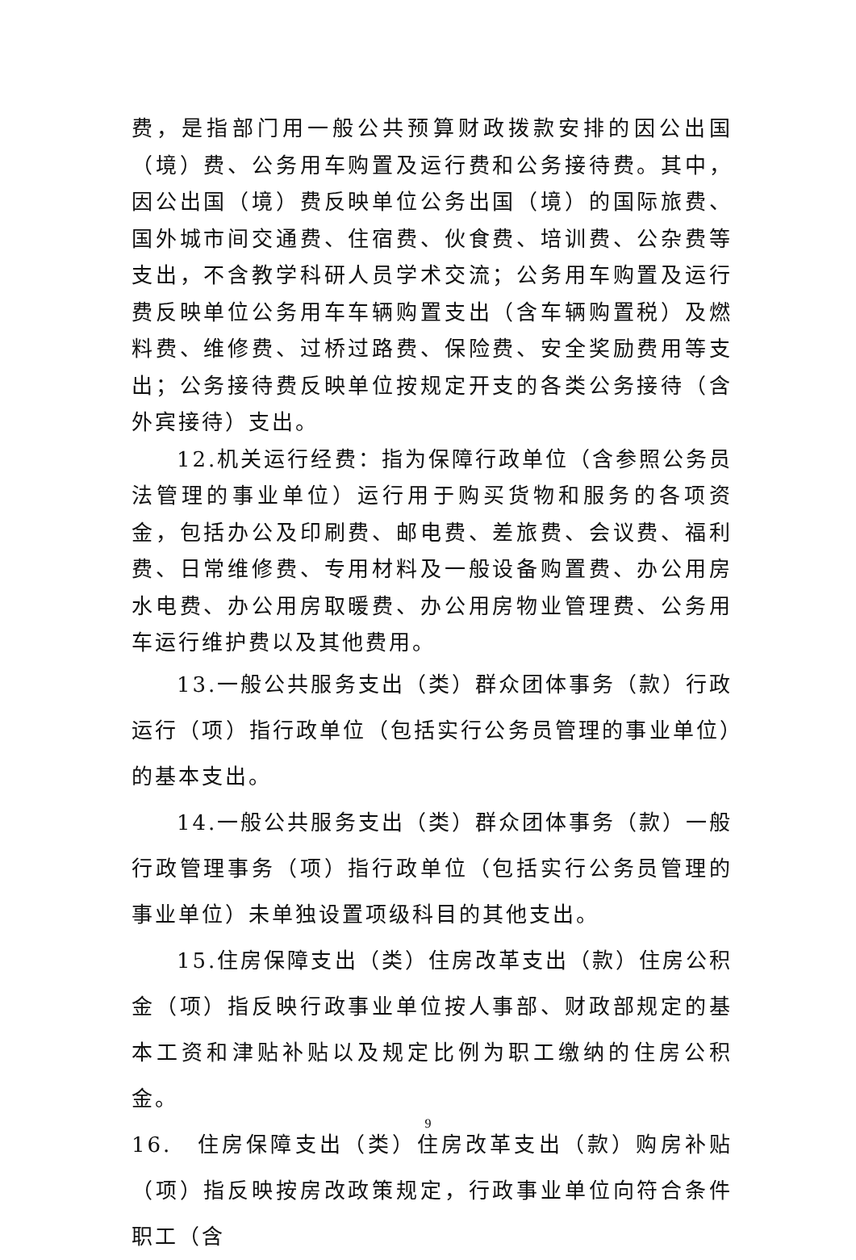费，是指部门用一般公共预算财政拨款安排的因公出国（境）费、公务用车购置及运行费和公务接待费。其中，因公出国（境）费反映单位公务出国（境）的国际旅费、国外城市间交通费、住宿费、伙食费、培训费、公杂费等支出，不含教学科研人员学术交流；公务用车购置及运行费反映单位公务用车车辆购置支出（含车辆购置税）及燃料费、维修费、过桥过路费、保险费、安全奖励费用等支出；公务接待费反映单位按规定开支的各类公务接待（含外宾接待）支出。
12.机关运行经费：指为保障行政单位（含参照公务员法管理的事业单位）运行用于购买货物和服务的各项资金，包括办公及印刷费、邮电费、差旅费、会议费、福利费、日常维修费、专用材料及一般设备购置费、办公用房水电费、办公用房取暖费、办公用房物业管理费、公务用车运行维护费以及其他费用。
13.一般公共服务支出（类）群众团体事务（款）行政运行（项）指行政单位（包括实行公务员管理的事业单位）的基本支出。
14.一般公共服务支出（类）群众团体事务（款）一般行政管理事务（项）指行政单位（包括实行公务员管理的事业单位）未单独设置项级科目的其他支出。
15.住房保障支出（类）住房改革支出（款）住房公积金（项）指反映行政事业单位按人事部、财政部规定的基本工资和津贴补贴以及规定比例为职工缴纳的住房公积金。
16.　住房保障支出（类）住房改革支出（款）购房补贴（项）指反映按房改政策规定，行政事业单位向符合条件职工（含
9